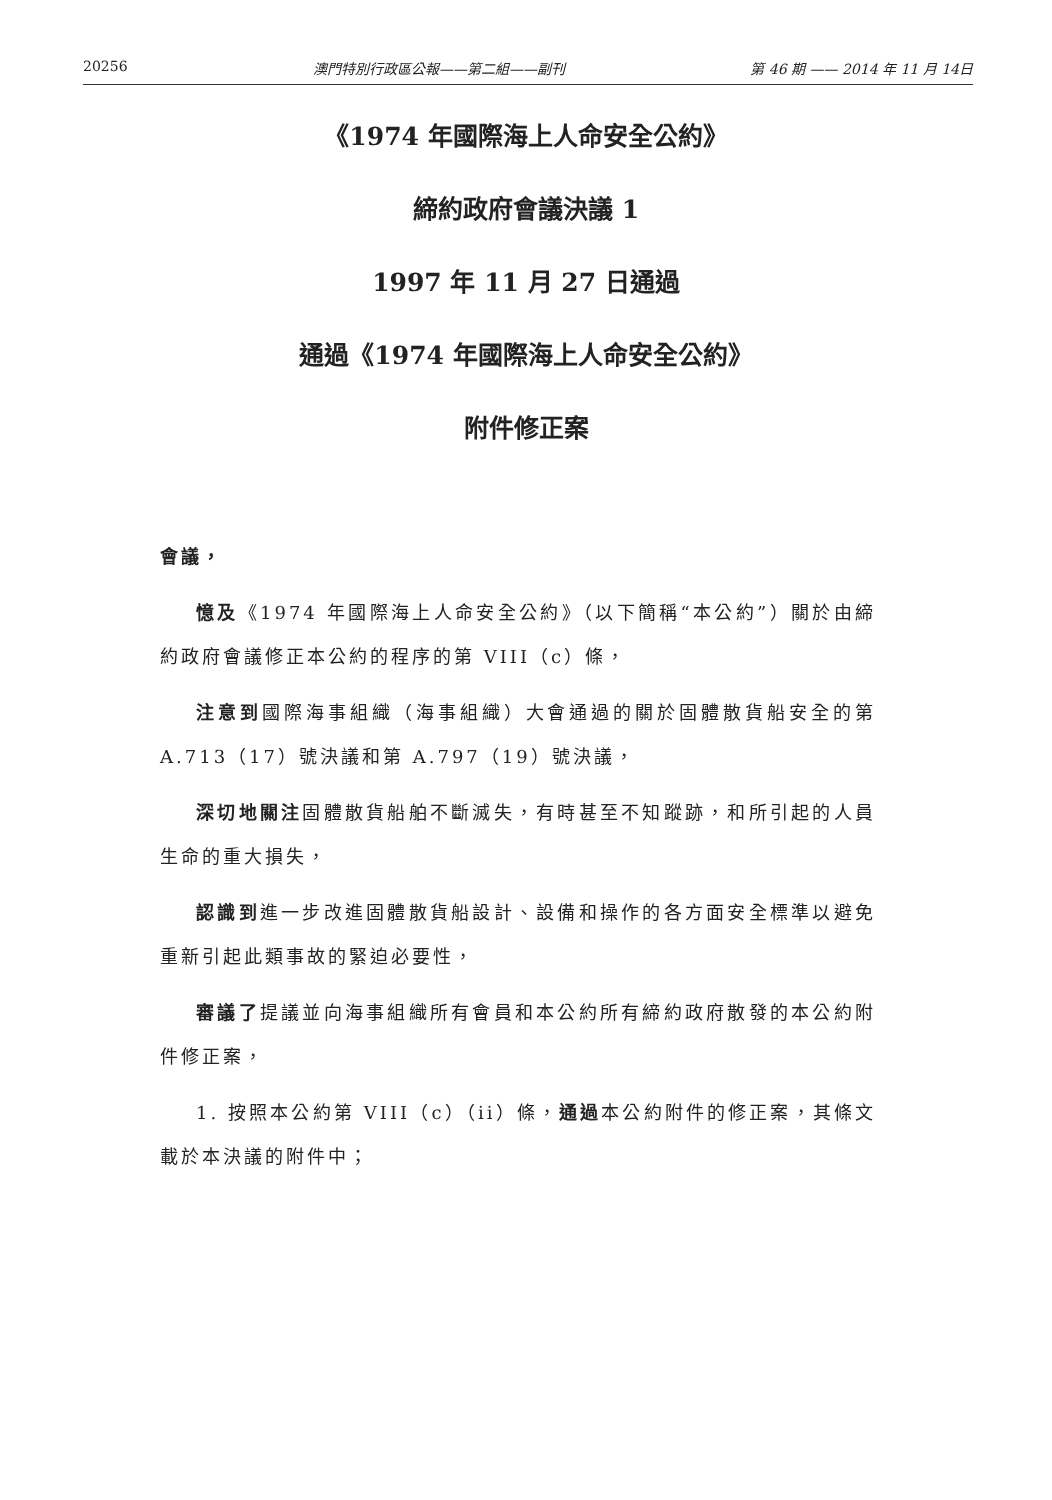20256 澳門特別行政區公報——第二組——副刊 第 46 期 —— 2014 年 11 月 14日
《1974 年國際海上人命安全公約》
締約政府會議決議 1
1997 年 11 月 27 日通過
通過《1974 年國際海上人命安全公約》
附件修正案
會議，
憶及《1974 年國際海上人命安全公約》（以下簡稱“本公約”）關於由締約政府會議修正本公約的程序的第 VIII（c）條，
注意到國際海事組織（海事組織）大會通過的關於固體散貨船安全的第 A.713（17）號決議和第 A.797（19）號決議，
深切地關注固體散貨船舶不斷滅失，有時甚至不知蹤跡，和所引起的人員生命的重大損失，
認識到進一步改進固體散貨船設計、設備和操作的各方面安全標準以避免重新引起此類事故的緊迫必要性，
審議了提議並向海事組織所有會員和本公約所有締約政府散發的本公約附件修正案，
1. 按照本公約第 VIII（c）（ii）條，通過本公約附件的修正案，其條文載於本決議的附件中；